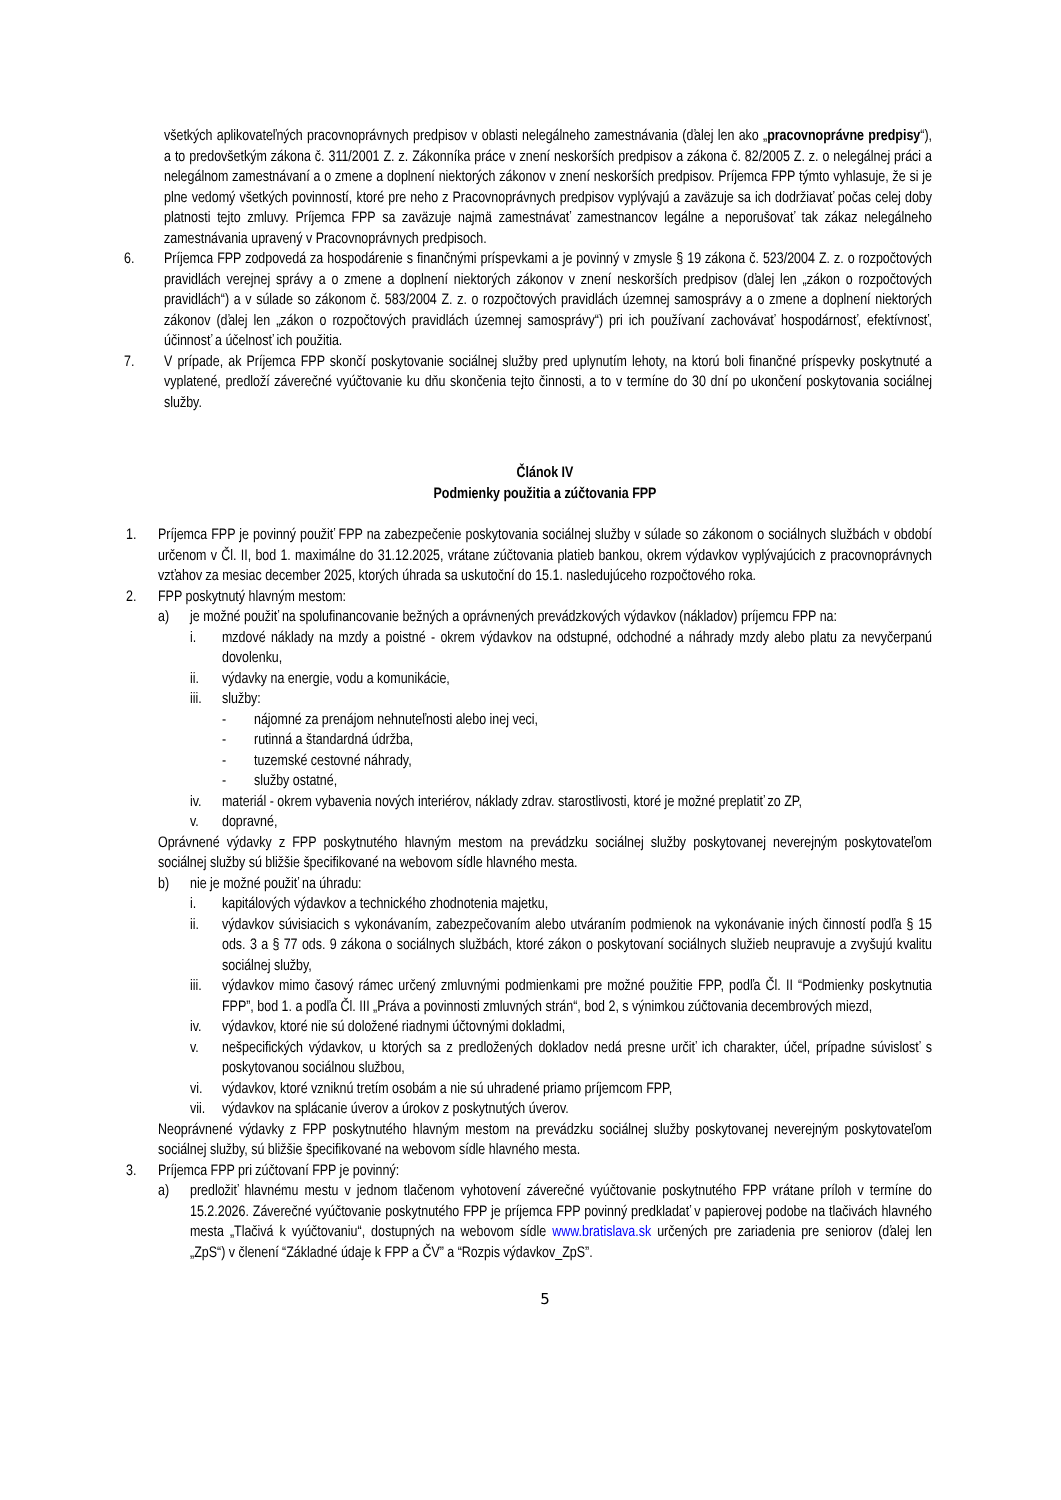všetkých aplikovateľných pracovnoprávnych predpisov v oblasti nelegálneho zamestnávania (ďalej len ako „pracovnoprávne predpisy“), a to predovšetkým zákona č. 311/2001 Z. z. Zákonníka práce v znení neskorších predpisov a zákona č. 82/2005 Z. z. o nelegálnej práci a nelegálnom zamestnávaní a o zmene a doplnení niektorých zákonov v znení neskorších predpisov. Príjemca FPP týmto vyhlasuje, že si je plne vedomý všetkých povinností, ktoré pre neho z Pracovnoprávnych predpisov vyplývajú a zaväzuje sa ich dodržiavať počas celej doby platnosti tejto zmluvy. Príjemca FPP sa zaväzuje najmä zamestnávať zamestnancov legálne a neporušovať tak zákaz nelegálneho zamestnávania upravený v Pracovnoprávnych predpisoch.
6. Príjemca FPP zodpovedá za hospodárenie s finančnými príspevkami a je povinný v zmysle § 19 zákona č. 523/2004 Z. z. o rozpočtových pravidlách verejnej správy a o zmene a doplnení niektorých zákonov v znení neskorších predpisov (ďalej len „zákon o rozpočtových pravidlách“) a v súlade so zákonom č. 583/2004 Z. z. o rozpočtových pravidlách územnej samosprávy a o zmene a doplnení niektorých zákonov (ďalej len „zákon o rozpočtových pravidlách územnej samosprávy“) pri ich používaní zachovávať hospodárnosť, efektívnosť, účinnosť a účelnosť ich použitia.
7. V prípade, ak Príjemca FPP skončí poskytovanie sociálnej služby pred uplynutím lehoty, na ktorú boli finančné príspevky poskytnuté a vyplatené, predloží záverečné vyúčtovanie ku dňu skončenia tejto činnosti, a to v termíne do 30 dní po ukončení poskytovania sociálnej služby.
Článok IV
Podmienky použitia a zúčtovania FPP
1. Príjemca FPP je povinný použiť FPP na zabezpečenie poskytovania sociálnej služby v súlade so zákonom o sociálnych službách v období určenom v Čl. II, bod 1. maximálne do 31.12.2025, vrátane zúčtovania platieb bankou, okrem výdavkov vyplývajúcich z pracovnoprávnych vzťahov za mesiac december 2025, ktorých úhrada sa uskutoční do 15.1. nasledujúceho rozpočtového roka.
2. FPP poskytnutý hlavným mestom:
a) je možné použiť na spolufinancovanie bežných a oprávnených prevádzkových výdavkov (nákladov) príjemcu FPP na:
i. mzdové náklady na mzdy a poistné - okrem výdavkov na odstupné, odchodné a náhrady mzdy alebo platu za nevyčerpanú dovolenku,
ii. výdavky na energie, vodu a komunikácie,
iii. služby:
- nájomné za prenájom nehnuteľnosti alebo inej veci,
- rutinná a štandardná údržba,
- tuzemské cestovné náhrady,
- služby ostatné,
iv. materiál - okrem vybavenia nových interiérov, náklady zdrav. starostlivosti, ktoré je možné preplatiť zo ZP,
v. dopravné,
Oprávnené výdavky z FPP poskytnutého hlavným mestom na prevádzku sociálnej služby poskytovanej neverejným poskytovateľom sociálnej služby sú bližšie špecifikované na webovom sídle hlavného mesta.
b) nie je možné použiť na úhradu:
i. kapitálových výdavkov a technického zhodnotenia majetku,
ii. výdavkov súvisiacich s vykonávaním, zabezpečovaním alebo utváraním podmienok na vykonávanie iných činností podľa § 15 ods. 3 a § 77 ods. 9 zákona o sociálnych službách, ktoré zákon o poskytovaní sociálnych služieb neupravuje a zvyšujú kvalitu sociálnej služby,
iii. výdavkov mimo časový rámec určený zmluvnými podmienkami pre možné použitie FPP, podľa Čl. II “Podmienky poskytnutia FPP”, bod 1. a podľa Čl. III „Práva a povinnosti zmluvných strán“, bod 2, s výnimkou zúčtovania decembrových miezd,
iv. výdavkov, ktoré nie sú doložené riadnymi účtovnými dokladmi,
v. nešpecifických výdavkov, u ktorých sa z predložených dokladov nedá presne určiť ich charakter, účel, prípadne súvislosť s poskytovanou sociálnou službou,
vi. výdavkov, ktoré vzniknú tretím osobám a nie sú uhradené priamo príjemcom FPP,
vii. výdavkov na splácanie úverov a úrokov z poskytnutých úverov.
Neoprávnené výdavky z FPP poskytnutého hlavným mestom na prevádzku sociálnej služby poskytovanej neverejným poskytovateľom sociálnej služby, sú bližšie špecifikované na webovom sídle hlavného mesta.
3. Príjemca FPP pri zúčtovaní FPP je povinný:
a) predložiť hlavnému mestu v jednom tlačenom vyhotovení záverečné vyúčtovanie poskytnutého FPP vrátane príloh v termíne do 15.2.2026. Záverečné vyúčtovanie poskytnutého FPP je príjemca FPP povinný predkladať v papierovej podobe na tlačivách hlavného mesta „Tlačivá k vyúčtovaniu“, dostupných na webovom sídle www.bratislava.sk určených pre zariadenia pre seniorov (ďalej len „ZpS“) v členení “Základné údaje k FPP a ČV” a “Rozpis výdavkov_ZpS”.
5